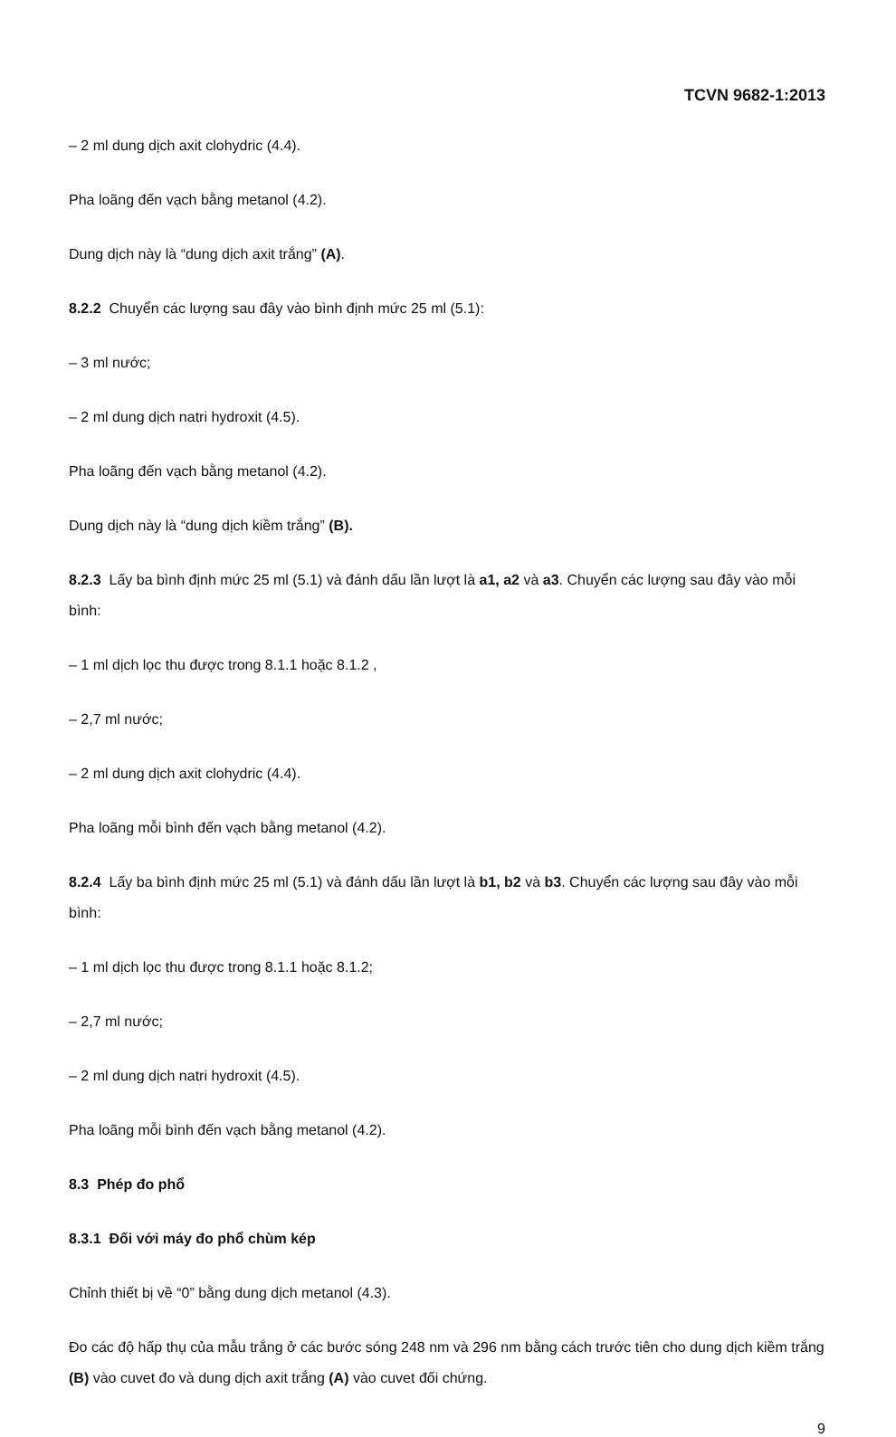TCVN 9682-1:2013
– 2 ml dung dịch axit clohydric (4.4).
Pha loãng đến vạch bằng metanol (4.2).
Dung dịch này là “dung dịch axit trắng” (A).
8.2.2 Chuyển các lượng sau đây vào bình định mức 25 ml (5.1):
– 3 ml nước;
– 2 ml dung dịch natri hydroxit (4.5).
Pha loãng đến vạch bằng metanol (4.2).
Dung dịch này là “dung dịch kiềm trắng” (B).
8.2.3 Lấy ba bình định mức 25 ml (5.1) và đánh dấu lần lượt là a1, a2 và a3. Chuyển các lượng sau đây vào mỗi bình:
– 1 ml dịch lọc thu được trong 8.1.1 hoặc 8.1.2 ,
– 2,7 ml nước;
– 2 ml dung dịch axit clohydric (4.4).
Pha loãng mỗi bình đến vạch bằng metanol (4.2).
8.2.4 Lấy ba bình định mức 25 ml (5.1) và đánh dấu lần lượt là b1, b2 và b3. Chuyển các lượng sau đây vào mỗi bình:
– 1 ml dịch lọc thu được trong 8.1.1 hoặc 8.1.2;
– 2,7 ml nước;
– 2 ml dung dịch natri hydroxit (4.5).
Pha loãng mỗi bình đến vạch bằng metanol (4.2).
8.3 Phép đo phổ
8.3.1 Đối với máy đo phổ chùm kép
Chỉnh thiết bị về “0” bằng dung dịch metanol (4.3).
Đo các độ hấp thụ của mẫu trắng ở các bước sóng 248 nm và 296 nm bằng cách trước tiên cho dung dịch kiềm trắng (B) vào cuvet đo và dung dịch axit trắng (A) vào cuvet đối chứng.
9